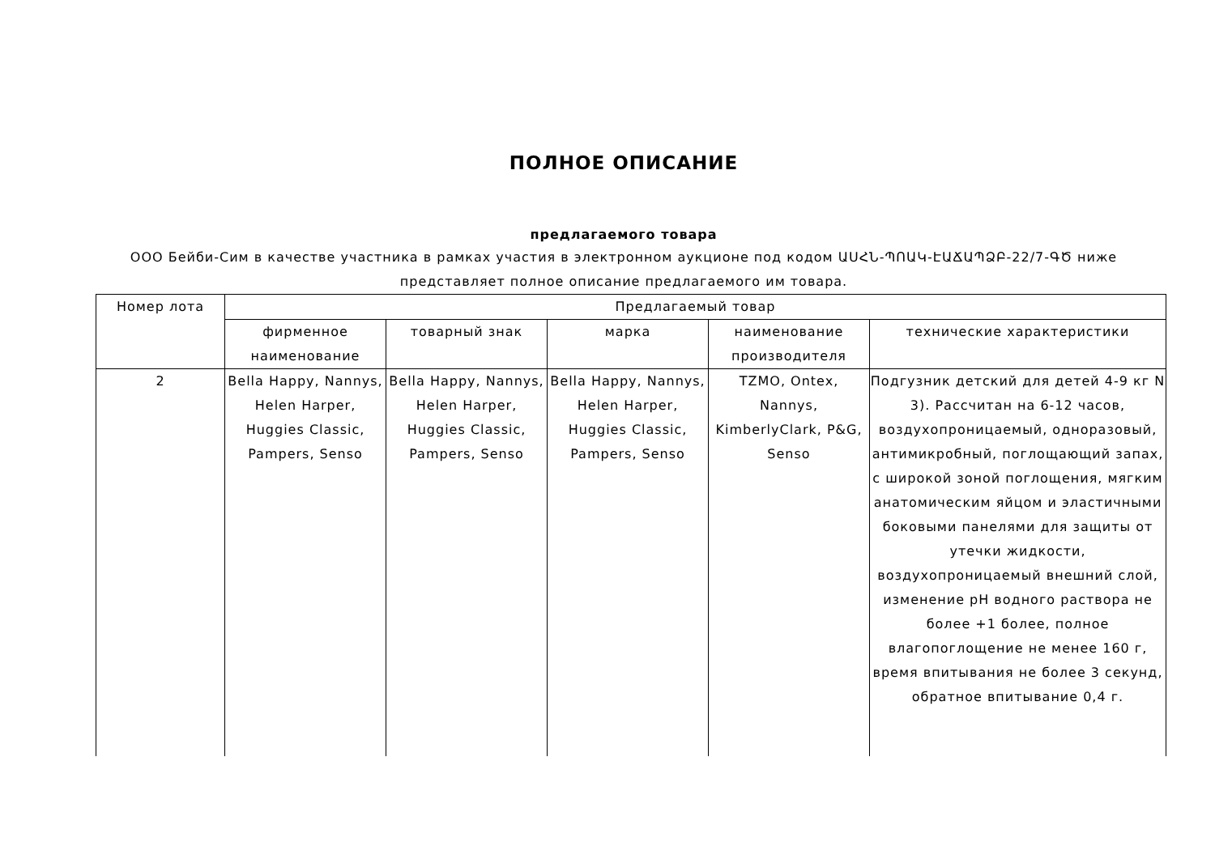ПОЛНОЕ ОПИСАНИЕ
предлагаемого товара
ООО Бейби-Сим в качестве участника в рамках участия в электронном аукционе под кодом ԱՍՀՆ-ՊՈԱԿ-ԷԱՃԱՊՁԲ-22/7-ԳԾ ниже представляет полное описание предлагаемого им товара.
| Номер лота | Предлагаемый товар | | | | |
| --- | --- | --- | --- | --- | --- |
| | фирменное наименование | товарный знак | марка | наименование производителя | технические характеристики |
| 2 | Bella Happy, Nannys, Helen Harper, Huggies Classic, Pampers, Senso | Bella Happy, Nannys, Helen Harper, Huggies Classic, Pampers, Senso | Bella Happy, Nannys, Helen Harper, Huggies Classic, Pampers, Senso | TZMO, Ontex, Nannys, KimberlyClark, P&G, Senso | Подгузник детский для детей 4-9 кг N 3). Рассчитан на 6-12 часов, воздухопроницаемый, одноразовый, антимикробный, поглощающий запах, с широкой зоной поглощения, мягким анатомическим яйцом и эластичными боковыми панелями для защиты от утечки жидкости, воздухопроницаемый внешний слой, изменение pH водного раствора не более +1 более, полное влагопоглощение не менее 160 г, время впитывания не более 3 секунд, обратное впитывание 0,4 г. |